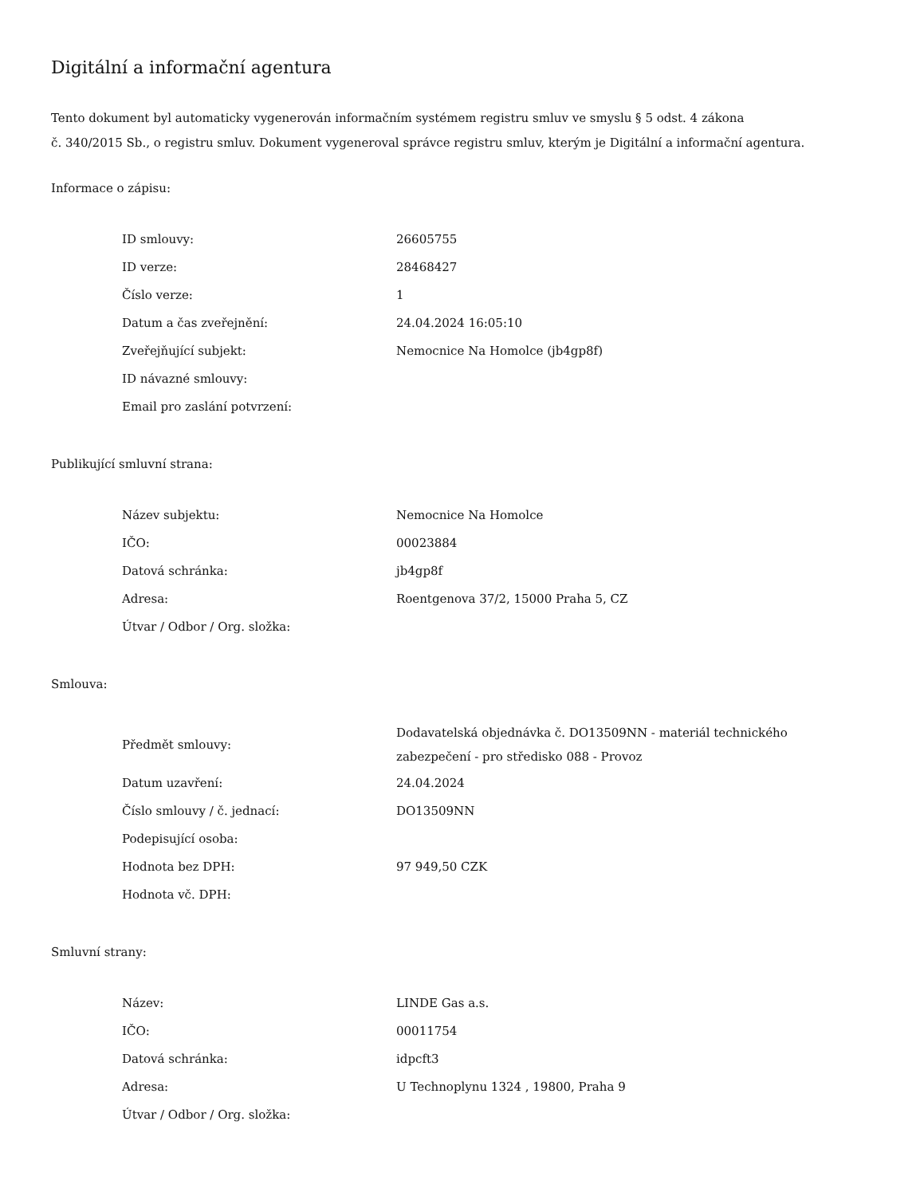Digitální a informační agentura
Tento dokument byl automaticky vygenerován informačním systémem registru smluv ve smyslu § 5 odst. 4 zákona
č. 340/2015 Sb., o registru smluv. Dokument vygeneroval správce registru smluv, kterým je Digitální a informační agentura.
Informace o zápisu:
| ID smlouvy: | 26605755 |
| ID verze: | 28468427 |
| Číslo verze: | 1 |
| Datum a čas zveřejnění: | 24.04.2024 16:05:10 |
| Zveřejňující subjekt: | Nemocnice Na Homolce (jb4gp8f) |
| ID návazné smlouvy: | |
| Email pro zaslání potvrzení: | |
Publikující smluvní strana:
| Název subjektu: | Nemocnice Na Homolce |
| IČO: | 00023884 |
| Datová schránka: | jb4gp8f |
| Adresa: | Roentgenova 37/2, 15000 Praha 5, CZ |
| Útvar / Odbor / Org. složka: | |
Smlouva:
| Předmět smlouvy: | Dodavatelská objednávka č. DO13509NN - materiál technického zabezpečení - pro středisko 088 - Provoz |
| Datum uzavření: | 24.04.2024 |
| Číslo smlouvy / č. jednací: | DO13509NN |
| Podepisující osoba: | |
| Hodnota bez DPH: | 97 949,50 CZK |
| Hodnota vč. DPH: | |
Smluvní strany:
| Název: | LINDE Gas a.s. |
| IČO: | 00011754 |
| Datová schránka: | idpcft3 |
| Adresa: | U Technoplynu 1324 , 19800, Praha 9 |
| Útvar / Odbor / Org. složka: | |